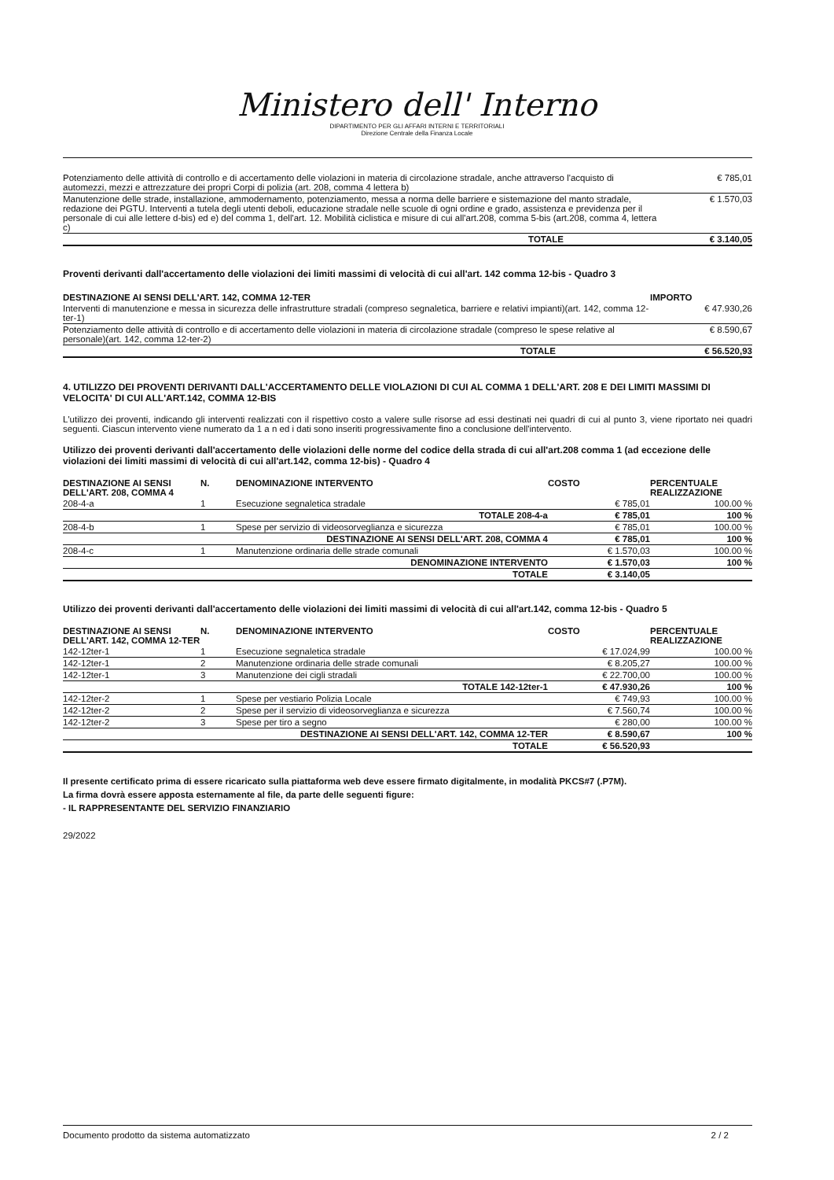Ministero dell' Interno
DIPARTIMENTO PER GLI AFFARI INTERNI E TERRITORIALI
Direzione Centrale della Finanza Locale
| Potenziamento delle attività di controllo e di accertamento delle violazioni in materia di circolazione stradale, anche attraverso l'acquisto di automezzi, mezzi e attrezzature dei propri Corpi di polizia (art. 208, comma 4 lettera b) | € 785,01 |
| Manutenzione delle strade, installazione, ammodernamento, potenziamento, messa a norma delle barriere e sistemazione del manto stradale, redazione dei PGTU. Interventi a tutela degli utenti deboli, educazione stradale nelle scuole di ogni ordine e grado, assistenza e previdenza per il personale di cui alle lettere d-bis) ed e) del comma 1, dell'art. 12. Mobilità ciclistica e misure di cui all'art.208, comma 5-bis (art.208, comma 4, lettera c) | € 1.570,03 |
| TOTALE | € 3.140,05 |
Proventi derivanti dall'accertamento delle violazioni dei limiti massimi di velocità di cui all'art. 142 comma 12-bis - Quadro 3
| DESTINAZIONE AI SENSI DELL'ART. 142, COMMA 12-TER | IMPORTO |
| --- | --- |
| Interventi di manutenzione e messa in sicurezza delle infrastrutture stradali (compreso segnaletica, barriere e relativi impianti)(art. 142, comma 12-ter-1) | € 47.930,26 |
| Potenziamento delle attività di controllo e di accertamento delle violazioni in materia di circolazione stradale (compreso le spese relative al personale)(art. 142, comma 12-ter-2) | € 8.590,67 |
| TOTALE | € 56.520,93 |
4. UTILIZZO DEI PROVENTI DERIVANTI DALL'ACCERTAMENTO DELLE VIOLAZIONI DI CUI AL COMMA 1 DELL'ART. 208 E DEI LIMITI MASSIMI DI VELOCITA' DI CUI ALL'ART.142, COMMA 12-BIS
L'utilizzo dei proventi, indicando gli interventi realizzati con il rispettivo costo a valere sulle risorse ad essi destinati nei quadri di cui al punto 3, viene riportato nei quadri seguenti. Ciascun intervento viene numerato da 1 a n ed i dati sono inseriti progressivamente fino a conclusione dell'intervento.
Utilizzo dei proventi derivanti dall'accertamento delle violazioni delle norme del codice della strada di cui all'art.208 comma 1 (ad eccezione delle violazioni dei limiti massimi di velocità di cui all'art.142, comma 12-bis) - Quadro 4
| DESTINAZIONE AI SENSI DELL'ART. 208, COMMA 4 | N. | DENOMINAZIONE INTERVENTO | COSTO | PERCENTUALE REALIZZAZIONE |
| --- | --- | --- | --- | --- |
| 208-4-a | 1 | Esecuzione segnaletica stradale | € 785,01 | 100.00 % |
| | | TOTALE 208-4-a | € 785,01 | 100 % |
| 208-4-b | 1 | Spese per servizio di videosorveglianza e sicurezza | € 785,01 | 100.00 % |
| | | DESTINAZIONE AI SENSI DELL'ART. 208, COMMA 4 | € 785,01 | 100 % |
| 208-4-c | 1 | Manutenzione ordinaria delle strade comunali | € 1.570,03 | 100.00 % |
| | | DENOMINAZIONE INTERVENTO | € 1.570,03 | 100 % |
| | | TOTALE | € 3.140,05 | |
Utilizzo dei proventi derivanti dall'accertamento delle violazioni dei limiti massimi di velocità di cui all'art.142, comma 12-bis - Quadro 5
| DESTINAZIONE AI SENSI DELL'ART. 142, COMMA 12-TER | N. | DENOMINAZIONE INTERVENTO | COSTO | PERCENTUALE REALIZZAZIONE |
| --- | --- | --- | --- | --- |
| 142-12ter-1 | 1 | Esecuzione segnaletica stradale | € 17.024,99 | 100.00 % |
| 142-12ter-1 | 2 | Manutenzione ordinaria delle strade comunali | € 8.205,27 | 100.00 % |
| 142-12ter-1 | 3 | Manutenzione dei cigli stradali | € 22.700,00 | 100.00 % |
| | | TOTALE 142-12ter-1 | € 47.930,26 | 100 % |
| 142-12ter-2 | 1 | Spese per vestiario Polizia Locale | € 749,93 | 100.00 % |
| 142-12ter-2 | 2 | Spese per il servizio di videosorveglianza e sicurezza | € 7.560,74 | 100.00 % |
| 142-12ter-2 | 3 | Spese per tiro a segno | € 280,00 | 100.00 % |
| | | DESTINAZIONE AI SENSI DELL'ART. 142, COMMA 12-TER | € 8.590,67 | 100 % |
| | | TOTALE | € 56.520,93 | |
Il presente certificato prima di essere ricaricato sulla piattaforma web deve essere firmato digitalmente, in modalità PKCS#7 (.P7M).
La firma dovrà essere apposta esternamente al file, da parte delle seguenti figure:
- IL RAPPRESENTANTE DEL SERVIZIO FINANZIARIO
29/2022
Documento prodotto da sistema automatizzato 2 / 2